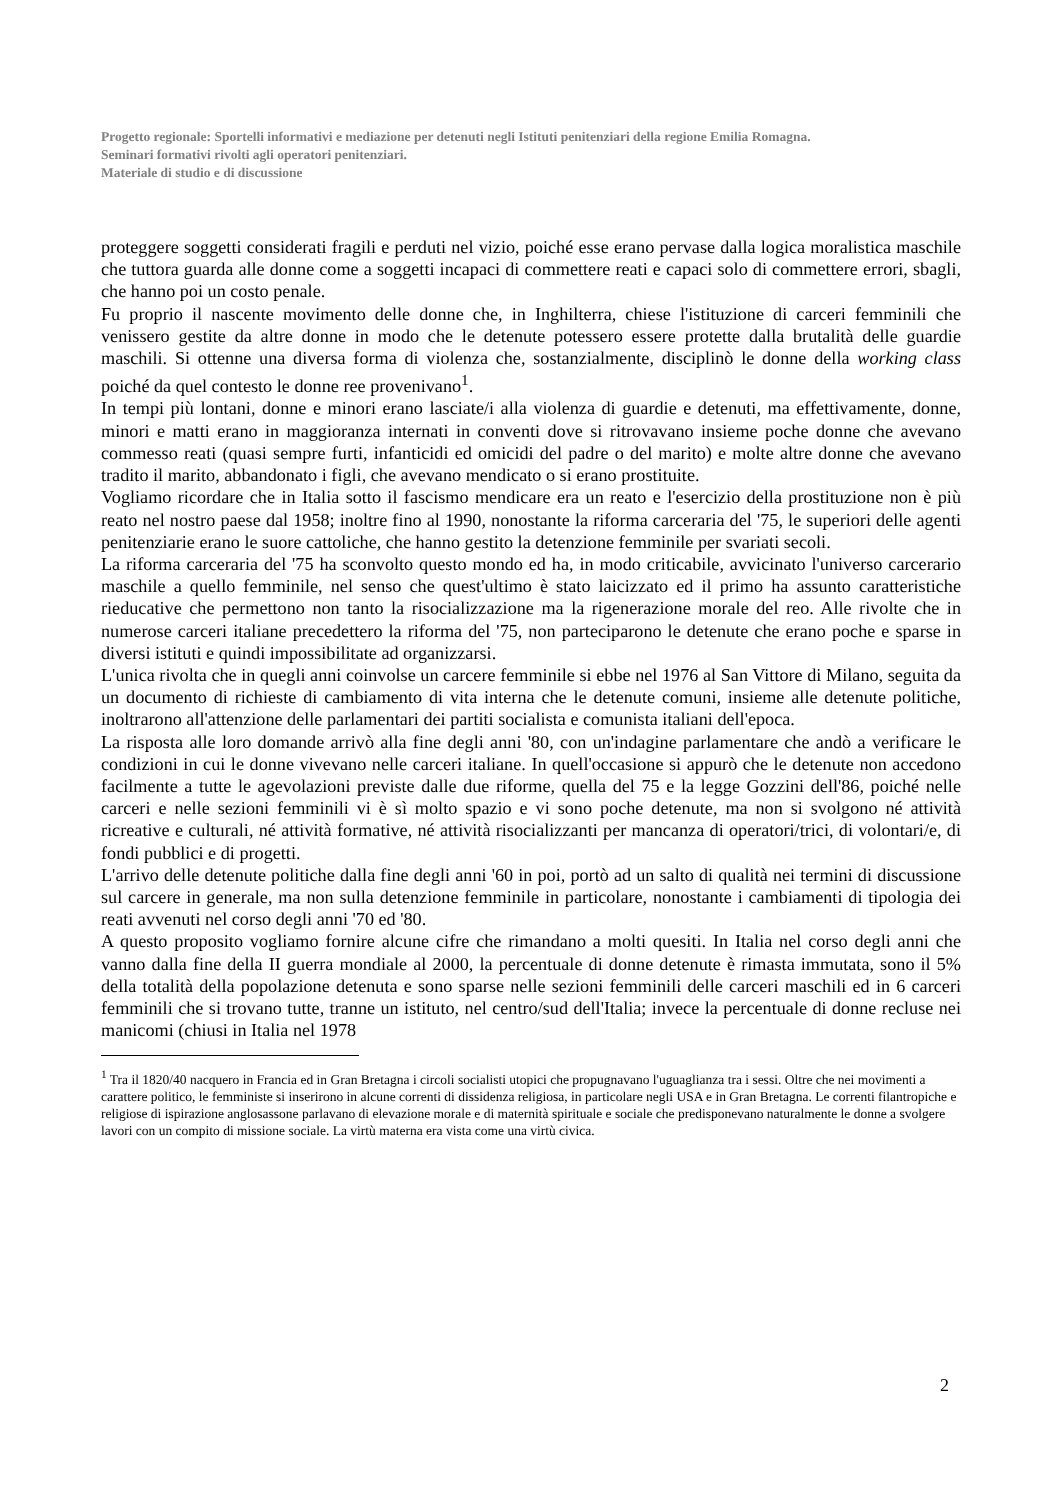Progetto regionale: Sportelli informativi e mediazione per detenuti negli Istituti penitenziari della regione Emilia Romagna.
Seminari formativi rivolti agli operatori penitenziari.
Materiale di studio e di discussione
proteggere soggetti considerati fragili e perduti nel vizio, poiché esse erano pervase dalla logica moralistica maschile che tuttora guarda alle donne come a soggetti incapaci di commettere reati e capaci solo di commettere errori, sbagli, che hanno poi un costo penale.
Fu proprio il nascente movimento delle donne che, in Inghilterra, chiese l'istituzione di carceri femminili che venissero gestite da altre donne in modo che le detenute potessero essere protette dalla brutalità delle guardie maschili. Si ottenne una diversa forma di violenza che, sostanzialmente, disciplinò le donne della working class poiché da quel contesto le donne ree provenivano<sup>1</sup>.
In tempi più lontani, donne e minori erano lasciate/i alla violenza di guardie e detenuti, ma effettivamente, donne, minori e matti erano in maggioranza internati in conventi dove si ritrovavano insieme poche donne che avevano commesso reati (quasi sempre furti, infanticidi ed omicidi del padre o del marito) e molte altre donne che avevano tradito il marito, abbandonato i figli, che avevano mendicato o si erano prostituite.
Vogliamo ricordare che in Italia sotto il fascismo mendicare era un reato e l'esercizio della prostituzione non è più reato nel nostro paese dal 1958; inoltre fino al 1990, nonostante la riforma carceraria del '75, le superiori delle agenti penitenziarie erano le suore cattoliche, che hanno gestito la detenzione femminile per svariati secoli.
La riforma carceraria del '75 ha sconvolto questo mondo ed ha, in modo criticabile, avvicinato l'universo carcerario maschile a quello femminile, nel senso che quest'ultimo è stato laicizzato ed il primo ha assunto caratteristiche rieducative che permettono non tanto la risocializzazione ma la rigenerazione morale del reo. Alle rivolte che in numerose carceri italiane precedettero la riforma del '75, non parteciparono le detenute che erano poche e sparse in diversi istituti e quindi impossibilitate ad organizzarsi.
L'unica rivolta che in quegli anni coinvolse un carcere femminile si ebbe nel 1976 al San Vittore di Milano, seguita da un documento di richieste di cambiamento di vita interna che le detenute comuni, insieme alle detenute politiche, inoltrarono all'attenzione delle parlamentari dei partiti socialista e comunista italiani dell'epoca.
La risposta alle loro domande arrivò alla fine degli anni '80, con un'indagine parlamentare che andò a verificare le condizioni in cui le donne vivevano nelle carceri italiane. In quell'occasione si appurò che le detenute non accedono facilmente a tutte le agevolazioni previste dalle due riforme, quella del 75 e la legge Gozzini dell'86, poiché nelle carceri e nelle sezioni femminili vi è sì molto spazio e vi sono poche detenute, ma non si svolgono né attività ricreative e culturali, né attività formative, né attività risocializzanti per mancanza di operatori/trici, di volontari/e, di fondi pubblici e di progetti.
L'arrivo delle detenute politiche dalla fine degli anni '60 in poi, portò ad un salto di qualità nei termini di discussione sul carcere in generale, ma non sulla detenzione femminile in particolare, nonostante i cambiamenti di tipologia dei reati avvenuti nel corso degli anni '70 ed '80.
A questo proposito vogliamo fornire alcune cifre che rimandano a molti quesiti. In Italia nel corso degli anni che vanno dalla fine della II guerra mondiale al 2000, la percentuale di donne detenute è rimasta immutata, sono il 5% della totalità della popolazione detenuta e sono sparse nelle sezioni femminili delle carceri maschili ed in 6 carceri femminili che si trovano tutte, tranne un istituto, nel centro/sud dell'Italia; invece la percentuale di donne recluse nei manicomi (chiusi in Italia nel 1978
<sup>1</sup> Tra il 1820/40 nacquero in Francia ed in Gran Bretagna i circoli socialisti utopici che propugnavano l'uguaglianza tra i sessi. Oltre che nei movimenti a carattere politico, le femministe si inserirono in alcune correnti di dissidenza religiosa, in particolare negli USA e in Gran Bretagna. Le correnti filantropiche e religiose di ispirazione anglosassone parlavano di elevazione morale e di maternità spirituale e sociale che predisponevano naturalmente le donne a svolgere lavori con un compito di missione sociale. La virtù materna era vista come una virtù civica.
2